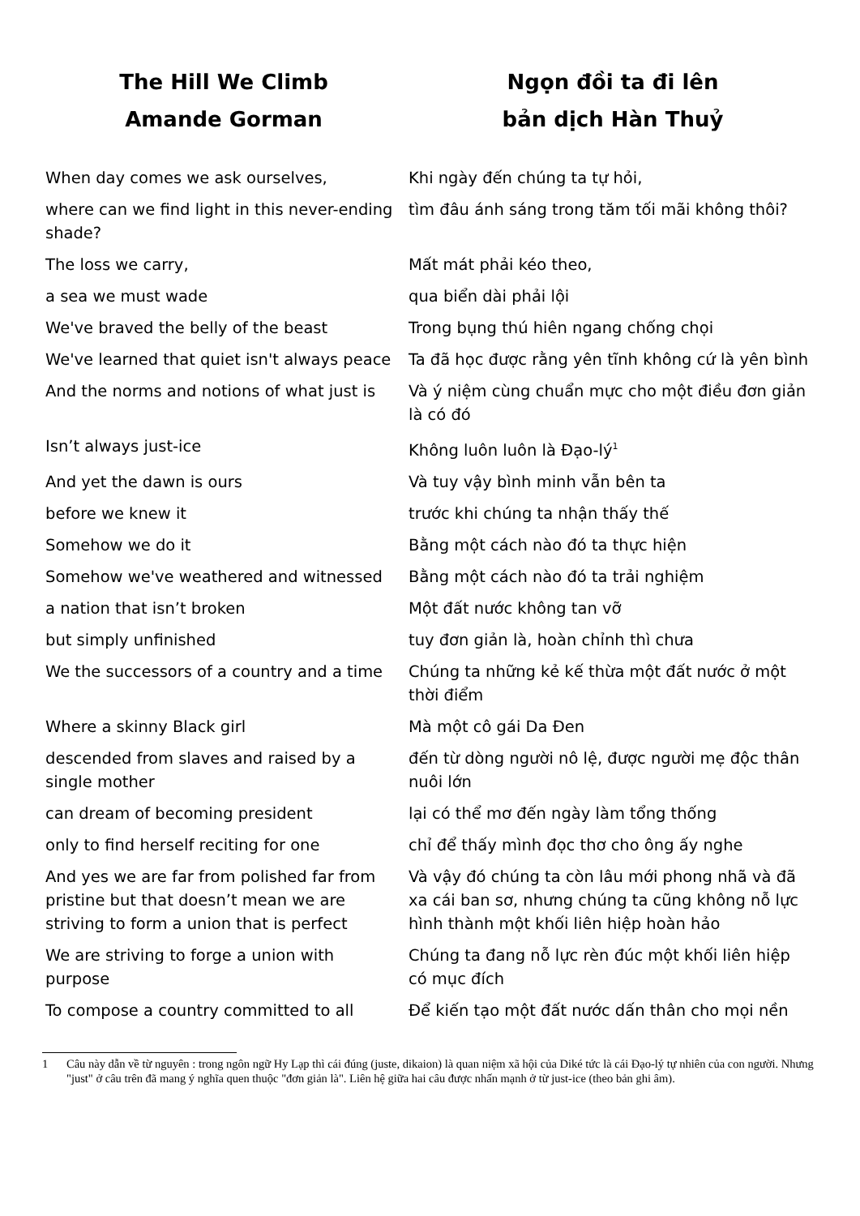| The Hill We Climb | Ngọn đồi ta đi lên |
| --- | --- |
| Amande Gorman | bản dịch Hàn Thuỷ |
| When day comes we ask ourselves, | Khi ngày đến chúng ta tự hỏi, |
| where can we find light in this never-ending shade? | tìm đâu ánh sáng trong tăm tối mãi không thôi? |
| The loss we carry, | Mất mát phải kéo theo, |
| a sea we must wade | qua biển dài phải lội |
| We've braved the belly of the beast | Trong bụng thú hiên ngang chống chọi |
| We've learned that quiet isn't always peace | Ta đã học được rằng yên tĩnh không cứ là yên bình |
| And the norms and notions of what just is | Và ý niệm cùng chuẩn mực cho một điều đơn giản là có đó |
| Isn’t always just-ice | Không luôn luôn là Đạo-lý<sup>1</sup> |
| And yet the dawn is ours | Và tuy vậy bình minh vẫn bên ta |
| before we knew it | trước khi chúng ta nhận thấy thế |
| Somehow we do it | Bằng một cách nào đó ta thực hiện |
| Somehow we've weathered and witnessed | Bằng một cách nào đó ta trải nghiệm |
| a nation that isn’t broken | Một đất nước không tan vỡ |
| but simply unfinished | tuy đơn giản là, hoàn chỉnh thì chưa |
| We the successors of a country and a time | Chúng ta những kẻ kế thừa một đất nước ở một thời điểm |
| Where a skinny Black girl | Mà một cô gái Da Đen |
| descended from slaves and raised by a single mother | đến từ dòng người nô lệ, được người mẹ độc thân nuôi lớn |
| can dream of becoming president | lại có thể mơ đến ngày làm tổng thống |
| only to find herself reciting for one | chỉ để thấy mình đọc thơ cho ông ấy nghe |
| And yes we are far from polished far from pristine but that doesn’t mean we are striving to form a union that is perfect | Và vậy đó chúng ta còn lâu mới phong nhã và đã xa cái ban sơ, nhưng chúng ta cũng không nỗ lực hình thành một khối liên hiệp hoàn hảo |
| We are striving to forge a union with purpose | Chúng ta đang nỗ lực rèn đúc một khối liên hiệp có mục đích |
| To compose a country committed to all | Để kiến tạo một đất nước dấn thân cho mọi nền |
1 Câu này dẫn về từ nguyên : trong ngôn ngữ Hy Lạp thì cái đúng (juste, dikaion) là quan niệm xã hội của Diké tức là cái Đạo-lý tự nhiên của con người. Nhưng "just" ở câu trên đã mang ý nghĩa quen thuộc "đơn giản là". Liên hệ giữa hai câu được nhấn mạnh ở từ just-ice (theo bản ghi âm).